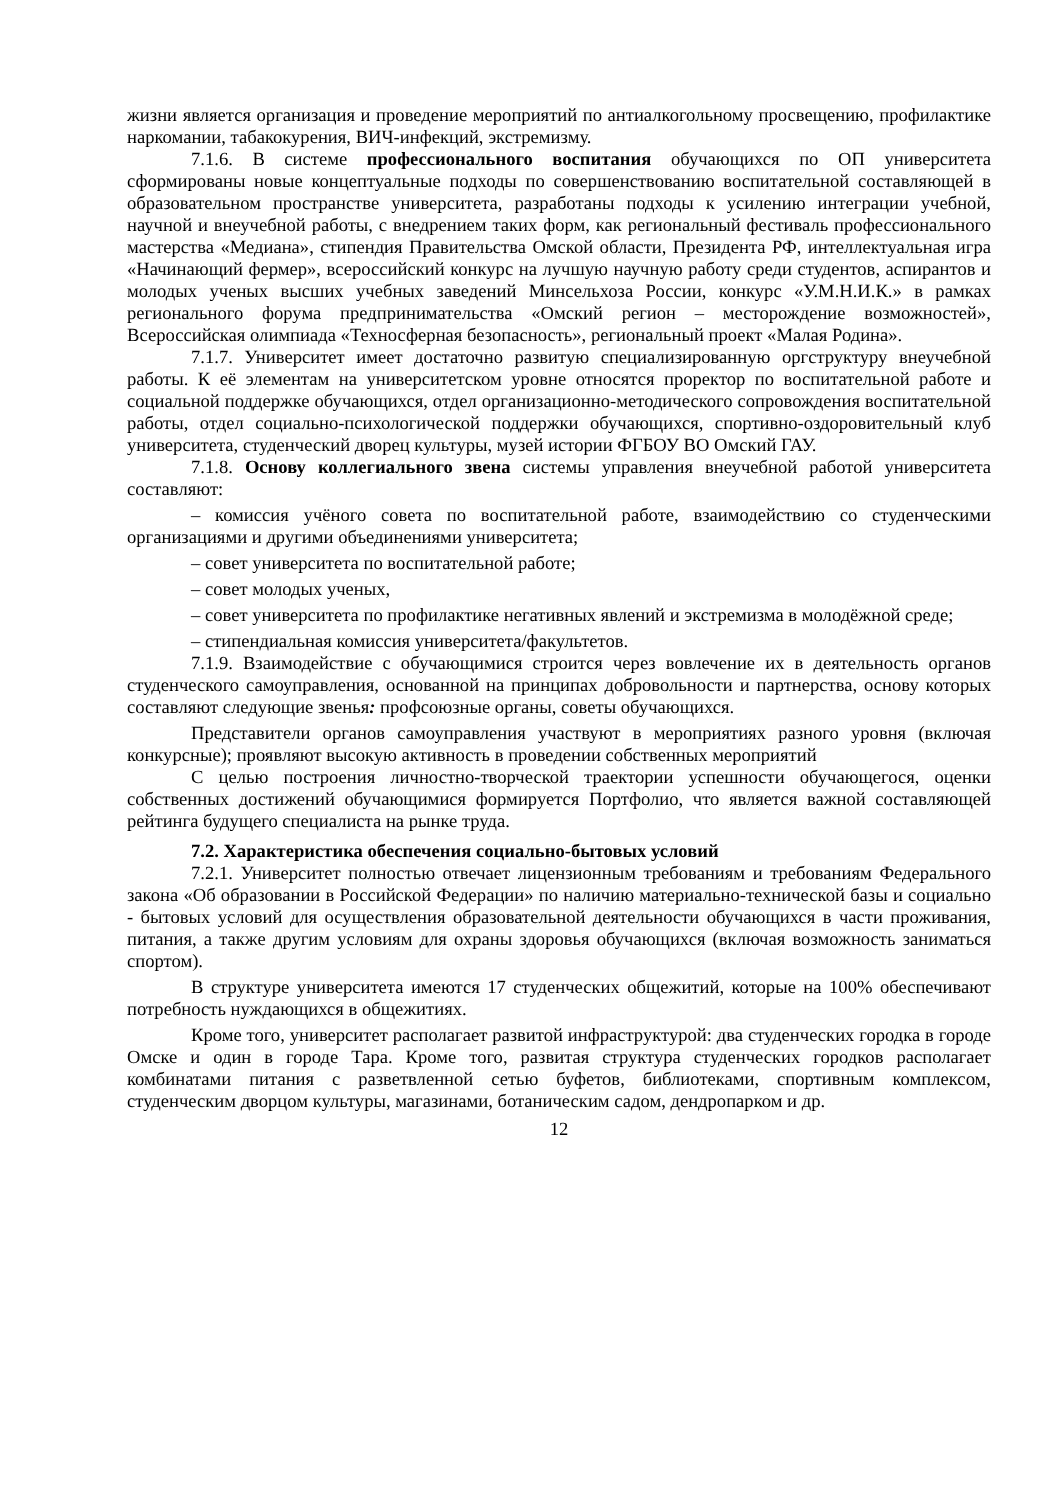жизни является организация и проведение мероприятий по антиалкогольному просвещению, профилактике наркомании, табакокурения, ВИЧ-инфекций, экстремизму.
7.1.6. В системе профессионального воспитания обучающихся по ОП университета сформированы новые концептуальные подходы по совершенствованию воспитательной составляющей в образовательном пространстве университета, разработаны подходы к усилению интеграции учебной, научной и внеучебной работы, с внедрением таких форм, как региональный фестиваль профессионального мастерства «Медиана», стипендия Правительства Омской области, Президента РФ, интеллектуальная игра «Начинающий фермер», всероссийский конкурс на лучшую научную работу среди студентов, аспирантов и молодых ученых высших учебных заведений Минсельхоза России, конкурс «У.М.Н.И.К.» в рамках регионального форума предпринимательства «Омский регион – месторождение возможностей», Всероссийская олимпиада «Техносферная безопасность», региональный проект «Малая Родина».
7.1.7. Университет имеет достаточно развитую специализированную оргструктуру внеучебной работы. К её элементам на университетском уровне относятся проректор по воспитательной работе и социальной поддержке обучающихся, отдел организационно-методического сопровождения воспитательной работы, отдел социально-психологической поддержки обучающихся, спортивно-оздоровительный клуб университета, студенческий дворец культуры, музей истории ФГБОУ ВО Омский ГАУ.
7.1.8. Основу коллегиального звена системы управления внеучебной работой университета составляют:
– комиссия учёного совета по воспитательной работе, взаимодействию со студенческими организациями и другими объединениями университета;
– совет университета по воспитательной работе;
– совет молодых ученых,
– совет университета по профилактике негативных явлений и экстремизма в молодёжной среде;
– стипендиальная комиссия университета/факультетов.
7.1.9. Взаимодействие с обучающимися строится через вовлечение их в деятельность органов студенческого самоуправления, основанной на принципах добровольности и партнерства, основу которых составляют следующие звенья: профсоюзные органы, советы обучающихся.
Представители органов самоуправления участвуют в мероприятиях разного уровня (включая конкурсные); проявляют высокую активность в проведении собственных мероприятий
С целью построения личностно-творческой траектории успешности обучающегося, оценки собственных достижений обучающимися формируется Портфолио, что является важной составляющей рейтинга будущего специалиста на рынке труда.
7.2. Характеристика обеспечения социально-бытовых условий
7.2.1. Университет полностью отвечает лицензионным требованиям и требованиям Федерального закона «Об образовании в Российской Федерации» по наличию материально-технической базы и социально - бытовых условий для осуществления образовательной деятельности обучающихся в части проживания, питания, а также другим условиям для охраны здоровья обучающихся (включая возможность заниматься спортом).
В структуре университета имеются 17 студенческих общежитий, которые на 100% обеспечивают потребность нуждающихся в общежитиях.
Кроме того, университет располагает развитой инфраструктурой: два студенческих городка в городе Омске и один в городе Тара. Кроме того, развитая структура студенческих городков располагает комбинатами питания с разветвленной сетью буфетов, библиотеками, спортивным комплексом, студенческим дворцом культуры, магазинами, ботаническим садом, дендропарком и др.
12